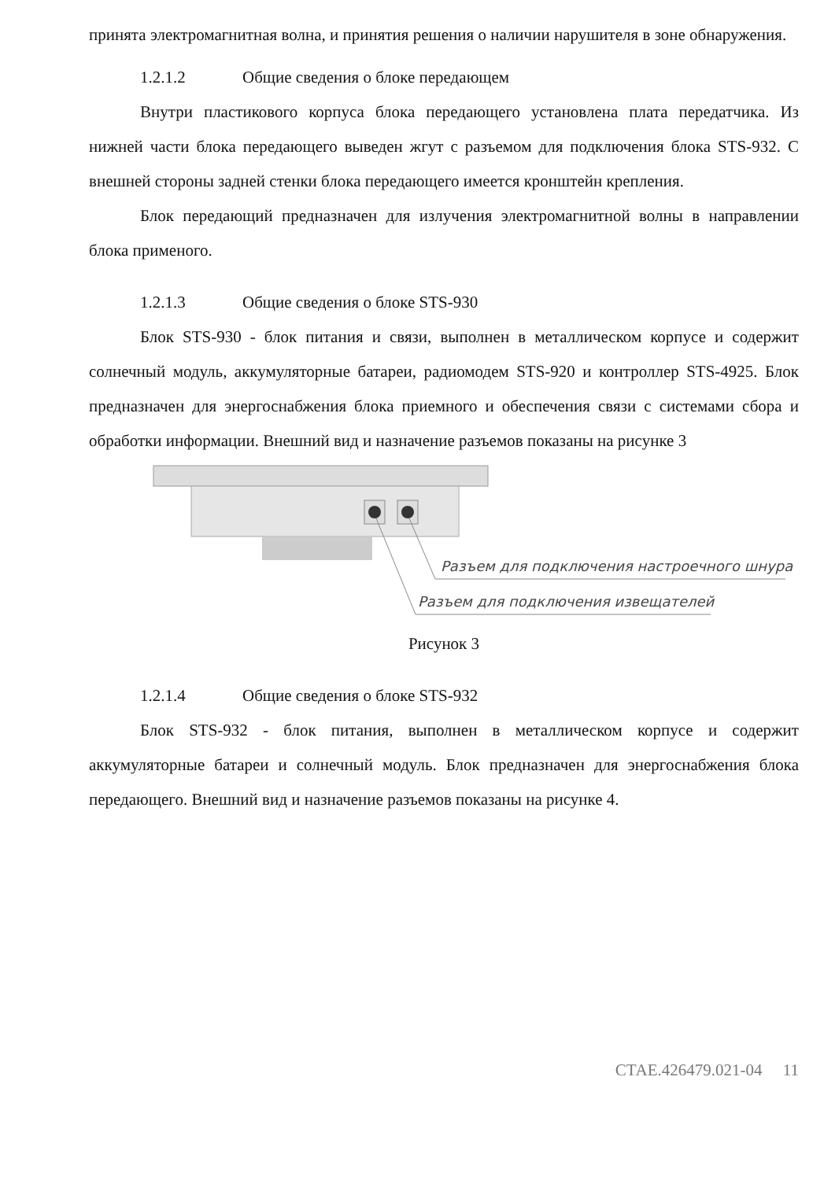принята электромагнитная волна, и принятия решения о наличии нарушителя в зоне обнаружения.
1.2.1.2 Общие сведения о блоке передающем
Внутри пластикового корпуса блока передающего установлена плата передатчика. Из нижней части блока передающего выведен жгут с разъемом для подключения блока STS-932. С внешней стороны задней стенки блока передающего имеется кронштейн крепления.
Блок передающий предназначен для излучения электромагнитной волны в направлении блока применого.
1.2.1.3 Общие сведения о блоке STS-930
Блок STS-930 - блок питания и связи, выполнен в металлическом корпусе и содержит солнечный модуль, аккумуляторные батареи, радиомодем STS-920 и контроллер STS-4925. Блок предназначен для энергоснабжения блока приемного и обеспечения связи с системами сбора и обработки информации. Внешний вид и назначение разъемов показаны на рисунке 3
Разъем для подключения настроечного шнура
Разъем для подключения извещателей
Рисунок 3
1.2.1.4 Общие сведения о блоке STS-932
Блок STS-932 - блок питания, выполнен в металлическом корпусе и содержит аккумуляторные батареи и солнечный модуль. Блок предназначен для энергоснабжения блока передающего. Внешний вид и назначение разъемов показаны на рисунке 4.
СТАЕ.426479.021-04 11